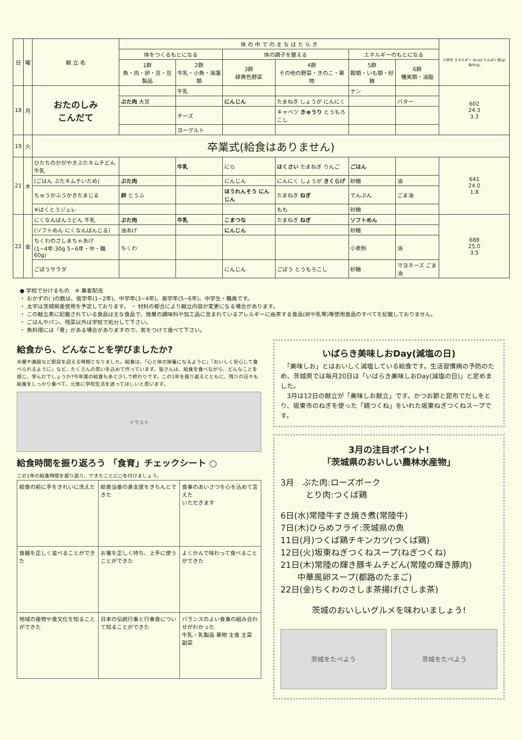| 日 | 曜 | 献 立 名 | 体 の 中 で の 主 な は た ら き | | | | | | 小学生 エネルギー (kcal) たんぱく質(g) 塩分(g) |
| --- | --- | --- | --- | --- | --- | --- | --- | --- | --- |
| | | | 体をつくるもとになる | | 体の調子を整える | | エネルギーのもとになる | | |
| | | | 1群 魚・肉・卵・豆・豆製品 | 2群 牛乳・小魚・海藻類 | 3群 緑黄色野菜 | 4群 その他の野菜・きのこ・果物 | 5群 穀類・いも類・砂糖 | 6群 種実類・油脂 | |
| 18 | 月 | おたのしみ こんだて | | 牛乳 | | | ナン | | 602 24.3 3.3 |
| | | | ぶた肉 大豆 | | にんじん | たまねぎ しょうが にんにく | | バター | |
| | | | | チーズ | | キャベツ きゅうり とうもろこし | | | |
| | | | | ヨーグルト | | | | | |
| 19 | 火 | 卒業式(給食はありません) | | | | | | | |
| 21 | 木 | ひたちのかがやきぶたキムチどん 牛乳 | | 牛乳 | にら | はくさい たまねぎ りんご | ごはん | | 641 24.0 1.8 |
| | | (ごはん ぶたキムチいため) | ぶた肉 | | にんじん | にんにく しょうが きくらげ | 砂糖 | 油 | |
| | | ちゅうかふうかきたまじる | 卵 とうふ | | ほうれんそう にんじん | たまねぎ ねぎ | でんぷん | ごま油 | |
| | | ※はくとうジュレ | | | | もも | 砂糖 | | |
| 22 | 金 | にくなんばんうどん 牛乳 | ぶた肉 | 牛乳 | こまつな | たまねぎ ねぎ | ソフトめん | | 688 25.0 3.5 |
| | | (ソフトめん にくなんばんじる) | 油あげ | | にんじん | | 砂糖 | | |
| | | ちくわのさしまちゃあげ (1~4年:30g 5~6年・中・職60g) | ちくわ | | | | 小麦粉 | 油 | |
| | | ごぼうサラダ | | | にんじん | ごぼう とうもろこし | 砂糖 | マヨネーズ ごま油 | |
● 学校で分けるもの　※ 業者配送
・ おかずの( )の数は、低学年(1~2年)、中学年(3~4年)、高学年(5~6年)、中学生・職員です。
・ 太字は茨城県産使用を予定しております。 ・ 材料の都合により献立内容が変更になる場合があります。
・ この献立表に記載されている食品は主な食品で、微量の調味料や加工品に含まれているアレルギーに由来する食品(卵や乳等)等使用食品のすべてを記載しておりません。
・ ごはんやパン、残菜以外は学校で処分して下さい。
・ 魚料理には「骨」がある場合がありますので、気をつけて食べて下さい。
給食から、どんなことを学びましたか?
卒業や進級など節目を迎える時期となりました。給食は、「心と体の栄養になるように」「おいしく安心して食べられるように」など、たくさんの思いを込めて作っています。皆さんは、給食を食べながら、どんなことを感じ、学んだでしょうか?今年度の給食もあと少しで終わりです。この1年を振り返るとともに、残りの日々も給食をしっかり食べて、元気に学校生活を送ってほしいと思います。
イラスト
給食時間を振り返ろう 「食育」チェックシート ○
この1年の給食時間を振り返り、できたことに○を付けましょう。
| 給食の前に手をきれいに洗えた | 給食当番の身支度をきちんとできた | 食事のあいさつを心を込めて言えた いただきます |
| 食器を正しく並べることができた | お箸を正しく持ち、上手に使うことができた | よくかんで味わって食べることができた |
| 地域の産物や食文化を知ることができた | 日本の伝統行事と行事食について知ることができた | バランスのよい食事の組み合わせがわかった 牛乳・乳製品 果物 主食 主菜 副菜 |
いばらき美味しおDay(減塩の日)
　「美味しお」とはおいしく減塩している給食です。生活習慣病の予防のため、茨城県では毎月20日は「いばらき美味しおDay(減塩の日)」と定めました。
　3月は12日の献立が「美味しお献立」です。かつお節と昆布でだしをとり、坂東市のねぎを使った「鶏つくね」をいれた坂東ねぎつくねスープです。
3月の注目ポイント!
「茨城県のおいしい農林水産物」
3月　ぶた肉:ローズポーク
　　　とり肉:つくば鶏
6日(水)常陸牛すき焼き煮(常陸牛)
7日(木)ひらめフライ:茨城県の魚
11日(月)つくば鶏チキンカツ(つくば鶏)
12日(火)坂東ねぎつくねスープ(ねぎつくね)
21日(木)常陸の輝き豚キムチどん(常陸の輝き豚肉)
　　中華風卵スープ(都路のたまご)
22日(金)ちくわのさしま茶揚げ(さしま茶)
茨城のおいしいグルメを味わいましょう!
茨城をたべよう 茨城をたべよう